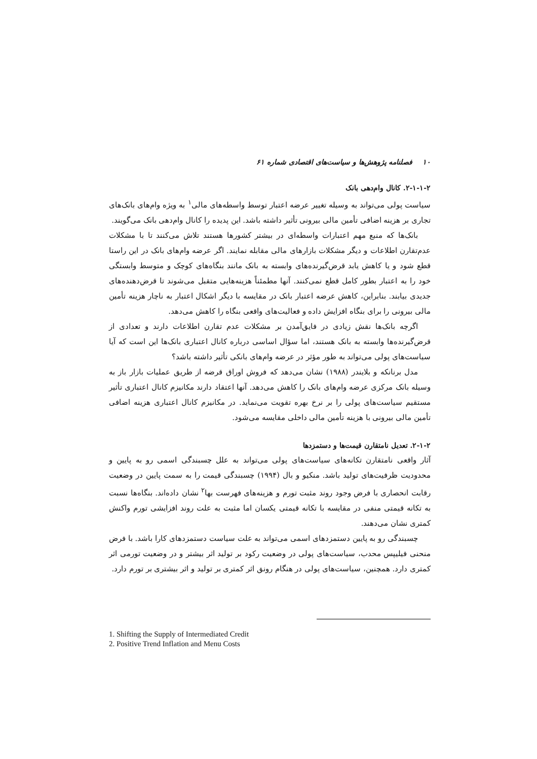۱۰ فصلنامه پژوهش‌ها و سیاست‌های اقتصادی شماره ۶۱
۲-۱-۱-۲. کانال وام‌دهی بانک
سیاست پولی می‌تواند به وسیله تغییر عرضه اعتبار توسط واسطه‌های مالی<sup>۱</sup> به ویژه وام‌های بانک‌های تجاری بر هزینه اضافی تأمین مالی بیرونی تأثیر داشته باشد. این پدیده را کانال وام‌دهی بانک می‌گویند.
بانک‌ها که منبع مهم اعتبارات واسطه‌ای در بیشتر کشورها هستند تلاش می‌کنند تا با مشکلات عدم‌تقارن اطلاعات و دیگر مشکلات بازارهای مالی مقابله نمایند. اگر عرضه وام‌های بانک در این راستا قطع شود و یا کاهش یابد قرض‌گیرنده‌های وابسته به بانک مانند بنگاه‌های کوچک و متوسط وابستگی خود را به اعتبار بطور کامل قطع نمی‌کنند. آنها مطمئناً هزینه‌هایی متقبل می‌شوند تا قرض‌دهنده‌های جدیدی بیابند. بنابراین، کاهش عرضه اعتبار بانک در مقایسه با دیگر اشکال اعتبار به ناچار هزینه تأمین مالی بیرونی را برای بنگاه افزایش داده و فعالیت‌های واقعی بنگاه را کاهش می‌دهد.
اگرچه بانک‌ها نقش زیادی در فایق‌آمدن بر مشکلات عدم تقارن اطلاعات دارند و تعدادی از قرض‌گیرنده‌ها وابسته به بانک هستند، اما سؤال اساسی درباره کانال اعتباری بانک‌ها این است که آیا سیاست‌های پولی می‌تواند به طور مؤثر در عرضه وام‌های بانکی تأثیر داشته باشد؟
مدل برنانکه و بلایندر (۱۹۸۸) نشان می‌دهد که فروش اوراق قرضه از طریق عملیات بازار باز به وسیله بانک مرکزی عرضه وام‌های بانک را کاهش می‌دهد. آنها اعتقاد دارند مکانیزم کانال اعتباری تأثیر مستقیم سیاست‌های پولی را بر نرخ بهره تقویت می‌نماید. در مکانیزم کانال اعتباری هزینه اضافی تأمین مالی بیرونی با هزینه تأمین مالی داخلی مقایسه می‌شود.
۲-۱-۲. تعدیل نامتقارن قیمت‌ها و دستمزدها
آثار واقعی نامتقارن تکانه‌های سیاست‌های پولی می‌تواند به علل چسبندگی اسمی رو به پایین و محدودیت ظرفیت‌های تولید باشد. منکیو و بال (۱۹۹۴) چسبندگی قیمت را به سمت پایین در وضعیت رقابت انحصاری با فرض وجود روند مثبت تورم و هزینه‌های فهرست بها<sup>۲</sup> نشان داده‌اند. بنگاه‌ها نسبت به تکانه قیمتی منفی در مقایسه با تکانه قیمتی یکسان اما مثبت به علت روند افزایشی تورم واکنش کمتری نشان می‌دهند.
چسبندگی رو به پایین دستمزدهای اسمی می‌تواند به علت سیاست دستمزدهای کارا باشد. با فرض منحنی فیلیپس محدب، سیاست‌های پولی در وضعیت رکود بر تولید اثر بیشتر و در وضعیت تورمی اثر کمتری دارد. همچنین، سیاست‌های پولی در هنگام رونق اثر کمتری بر تولید و اثر بیشتری بر تورم دارد.
1. Shifting the Supply of Intermediated Credit
2. Positive Trend Inflation and Menu Costs